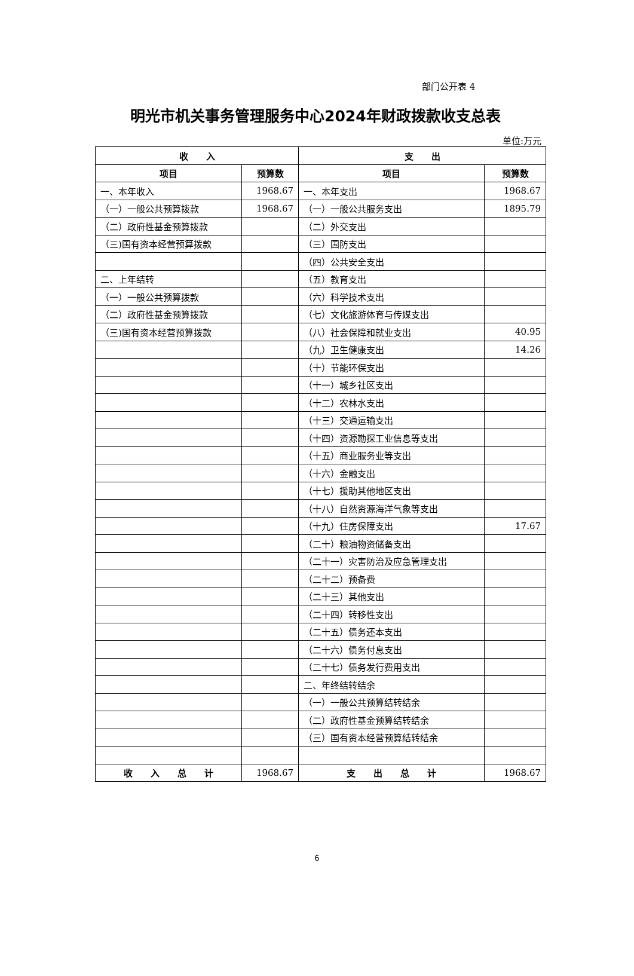部门公开表 4
明光市机关事务管理服务中心2024年财政拨款收支总表
单位:万元
| 收 入 | | 支 出 | |
| --- | --- | --- | --- |
| 项目 | 预算数 | 项目 | 预算数 |
| 一、本年收入 | 1968.67 | 一、本年支出 | 1968.67 |
| （一）一般公共预算拨款 | 1968.67 | （一）一般公共服务支出 | 1895.79 |
| （二）政府性基金预算拨款 | | （二）外交支出 | |
| （三)国有资本经营预算拨款 | | （三）国防支出 | |
| | | （四）公共安全支出 | |
| 二、上年结转 | | （五）教育支出 | |
| （一）一般公共预算拨款 | | （六）科学技术支出 | |
| （二）政府性基金预算拨款 | | （七）文化旅游体育与传媒支出 | |
| （三)国有资本经营预算拨款 | | （八）社会保障和就业支出 | 40.95 |
| | | （九）卫生健康支出 | 14.26 |
| | | （十）节能环保支出 | |
| | | （十一）城乡社区支出 | |
| | | （十二）农林水支出 | |
| | | （十三）交通运输支出 | |
| | | （十四）资源勘探工业信息等支出 | |
| | | （十五）商业服务业等支出 | |
| | | （十六）金融支出 | |
| | | （十七）援助其他地区支出 | |
| | | （十八）自然资源海洋气象等支出 | |
| | | （十九）住房保障支出 | 17.67 |
| | | （二十）粮油物资储备支出 | |
| | | （二十一）灾害防治及应急管理支出 | |
| | | （二十二）预备费 | |
| | | （二十三）其他支出 | |
| | | （二十四）转移性支出 | |
| | | （二十五）债务还本支出 | |
| | | （二十六）债务付息支出 | |
| | | （二十七）债务发行费用支出 | |
| | | 二、年终结转结余 | |
| | | （一）一般公共预算结转结余 | |
| | | （二）政府性基金预算结转结余 | |
| | | （三）国有资本经营预算结转结余 | |
| 收 入 总 计 | 1968.67 | 支 出 总 计 | 1968.67 |
6